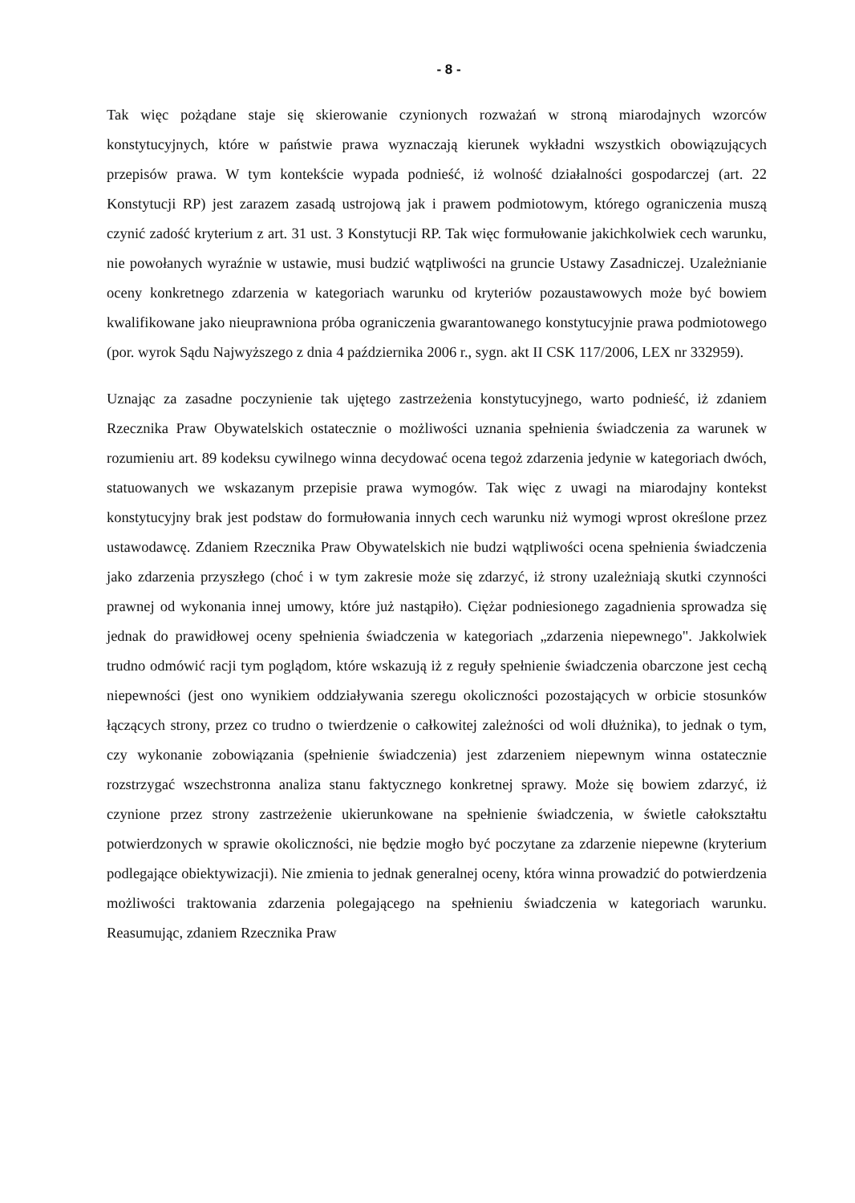- 8 -
Tak więc pożądane staje się skierowanie czynionych rozważań w stroną miarodajnych wzorców konstytucyjnych, które w państwie prawa wyznaczają kierunek wykładni wszystkich obowiązujących przepisów prawa. W tym kontekście wypada podnieść, iż wolność działalności gospodarczej (art. 22 Konstytucji RP) jest zarazem zasadą ustrojową jak i prawem podmiotowym, którego ograniczenia muszą czynić zadość kryterium z art. 31 ust. 3 Konstytucji RP. Tak więc formułowanie jakichkolwiek cech warunku, nie powołanych wyraźnie w ustawie, musi budzić wątpliwości na gruncie Ustawy Zasadniczej. Uzależnianie oceny konkretnego zdarzenia w kategoriach warunku od kryteriów pozaustawowych może być bowiem kwalifikowane jako nieuprawniona próba ograniczenia gwarantowanego konstytucyjnie prawa podmiotowego (por. wyrok Sądu Najwyższego z dnia 4 października 2006 r., sygn. akt II CSK 117/2006, LEX nr 332959).
Uznając za zasadne poczynienie tak ujętego zastrzeżenia konstytucyjnego, warto podnieść, iż zdaniem Rzecznika Praw Obywatelskich ostatecznie o możliwości uznania spełnienia świadczenia za warunek w rozumieniu art. 89 kodeksu cywilnego winna decydować ocena tegoż zdarzenia jedynie w kategoriach dwóch, statuowanych we wskazanym przepisie prawa wymogów. Tak więc z uwagi na miarodajny kontekst konstytucyjny brak jest podstaw do formułowania innych cech warunku niż wymogi wprost określone przez ustawodawcę. Zdaniem Rzecznika Praw Obywatelskich nie budzi wątpliwości ocena spełnienia świadczenia jako zdarzenia przyszłego (choć i w tym zakresie może się zdarzyć, iż strony uzależniają skutki czynności prawnej od wykonania innej umowy, które już nastąpiło). Ciężar podniesionego zagadnienia sprowadza się jednak do prawidłowej oceny spełnienia świadczenia w kategoriach „zdarzenia niepewnego". Jakkolwiek trudno odmówić racji tym poglądom, które wskazują iż z reguły spełnienie świadczenia obarczone jest cechą niepewności (jest ono wynikiem oddziaływania szeregu okoliczności pozostających w orbicie stosunków łączących strony, przez co trudno o twierdzenie o całkowitej zależności od woli dłużnika), to jednak o tym, czy wykonanie zobowiązania (spełnienie świadczenia) jest zdarzeniem niepewnym winna ostatecznie rozstrzygać wszechstronna analiza stanu faktycznego konkretnej sprawy. Może się bowiem zdarzyć, iż czynione przez strony zastrzeżenie ukierunkowane na spełnienie świadczenia, w świetle całokształtu potwierdzonych w sprawie okoliczności, nie będzie mogło być poczytane za zdarzenie niepewne (kryterium podlegające obiektywizacji). Nie zmienia to jednak generalnej oceny, która winna prowadzić do potwierdzenia możliwości traktowania zdarzenia polegającego na spełnieniu świadczenia w kategoriach warunku. Reasumując, zdaniem Rzecznika Praw